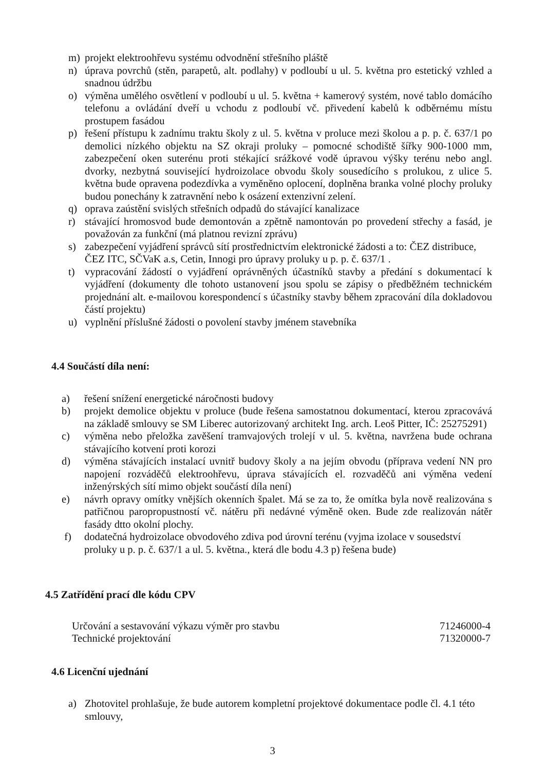m) projekt elektroohřevu systému odvodnění střešního pláště
n) úprava povrchů (stěn, parapetů, alt. podlahy) v podloubí u ul. 5. května pro estetický vzhled a snadnou údržbu
o) výměna umělého osvětlení v podloubí u ul. 5. května + kamerový systém, nové tablo domácího telefonu a ovládání dveří u vchodu z podloubí vč. přivedení kabelů k odběrnému místu prostupem fasádou
p) řešení přístupu k zadnímu traktu školy z ul. 5. května v proluce mezi školou a p. p. č. 637/1 po demolici nízkého objektu na SZ okraji proluky – pomocné schodiště šířky 900-1000 mm, zabezpečení oken suterénu proti stékající srážkové vodě úpravou výšky terénu nebo angl. dvorky, nezbytná související hydroizolace obvodu školy sousedícího s prolukou, z ulice 5. května bude opravena podezdívka a vyměněno oplocení, doplněna branka volné plochy proluky budou ponechány k zatravnění nebo k osázení extenzivní zelení.
q) oprava zaústění svislých střešních odpadů do stávající kanalizace
r) stávající hromosvod bude demontován a zpětně namontován po provedení střechy a fasád, je považován za funkční (má platnou revizní zprávu)
s) zabezpečení vyjádření správců sítí prostřednictvím elektronické žádosti a to: ČEZ distribuce, ČEZ ITC, SČVaK a.s, Cetin, Innogi pro úpravy proluky u p. p. č. 637/1 .
t) vypracování žádostí o vyjádření oprávněných účastníků stavby a předání s dokumentací k vyjádření (dokumenty dle tohoto ustanovení jsou spolu se zápisy o předběžném technickém projednání alt. e-mailovou korespondencí s účastníky stavby během zpracování díla dokladovou částí projektu)
u) vyplnění příslušné žádosti o povolení stavby jménem stavebníka
4.4 Součástí díla není:
a) řešení snížení energetické náročnosti budovy
b) projekt demolice objektu v proluce (bude řešena samostatnou dokumentací, kterou zpracovává na základě smlouvy se SM Liberec autorizovaný architekt Ing. arch. Leoš Pitter, IČ: 25275291)
c) výměna nebo přeložka zavěšení tramvajových trolejí v ul. 5. května, navržena bude ochrana stávajícího kotvení proti korozi
d) výměna stávajících instalací uvnitř budovy školy a na jejím obvodu (příprava vedení NN pro napojení rozváděčů elektroohřevu, úprava stávajících el. rozvaděčů ani výměna vedení inženýrských sítí mimo objekt součástí díla není)
e) návrh opravy omítky vnějších okenních špalet. Má se za to, že omítka byla nově realizována s patřičnou paropropustností vč. nátěru při nedávné výměně oken. Bude zde realizován nátěr fasády dtto okolní plochy.
f) dodatečná hydroizolace obvodového zdiva pod úrovní terénu (vyjma izolace v sousedství proluky u p. p. č. 637/1 a ul. 5. května., která dle bodu 4.3 p) řešena bude)
4.5 Zatřídění prací dle kódu CPV
Určování a sestavování výkazu výměr pro stavbu 71246000-4
Technické projektování 71320000-7
4.6 Licenční ujednání
a) Zhotovitel prohlašuje, že bude autorem kompletní projektové dokumentace podle čl. 4.1 této smlouvy,
3